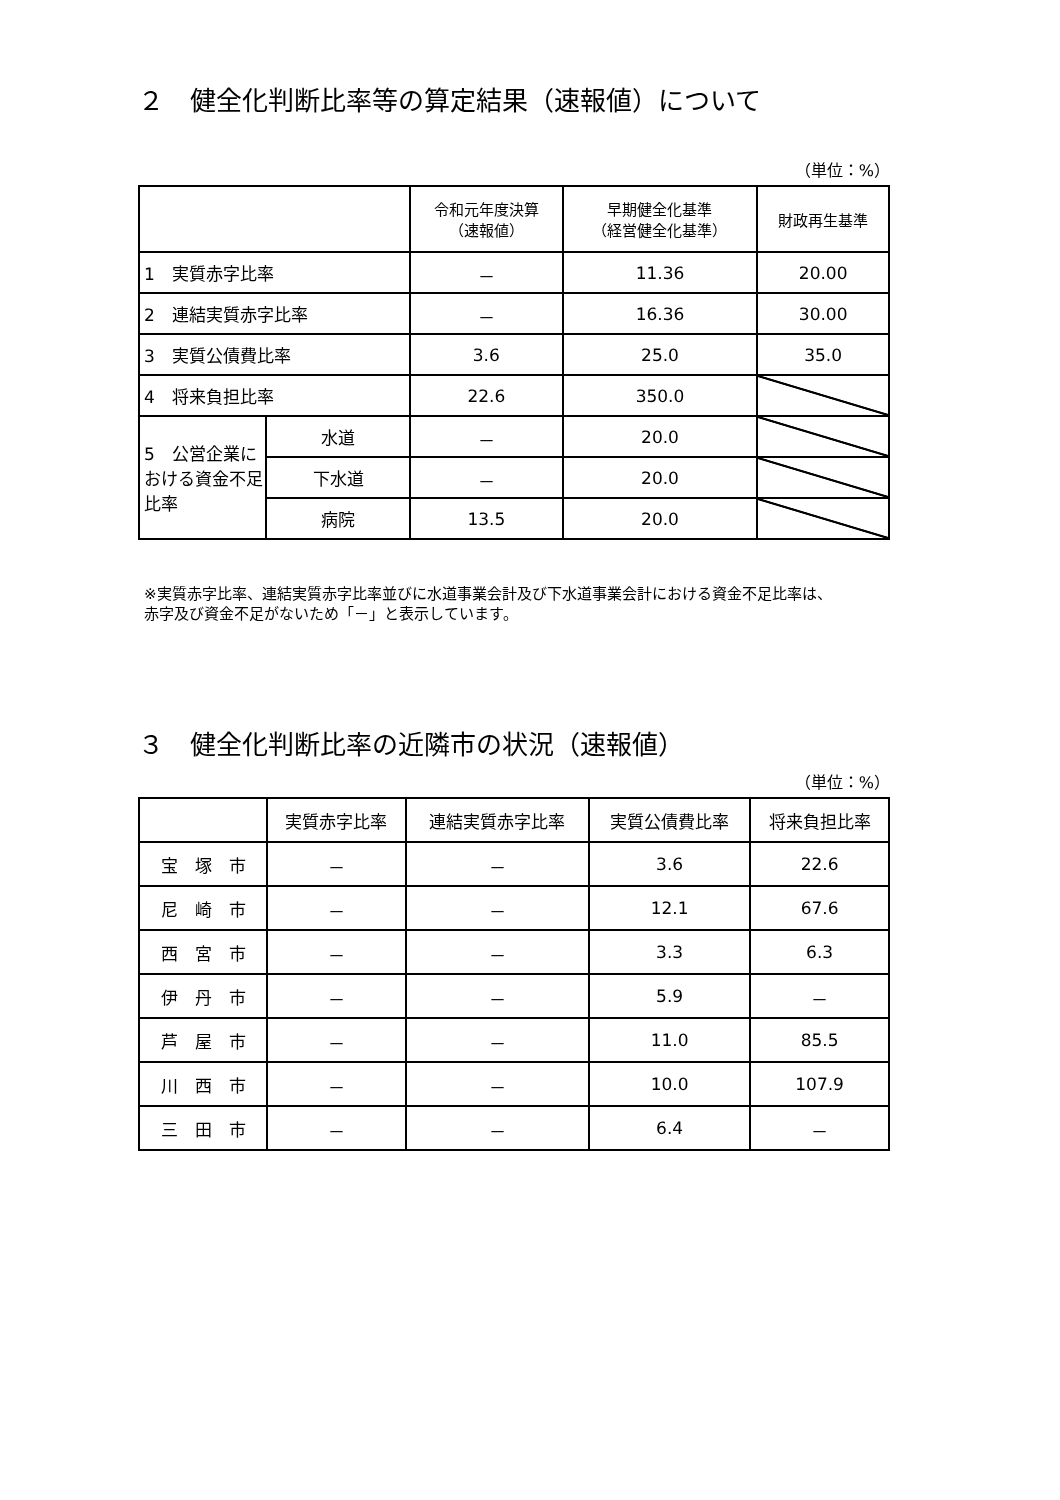２　健全化判断比率等の算定結果（速報値）について
（単位：%）
| | | 令和元年度決算 （速報値） | 早期健全化基準 （経営健全化基準） | 財政再生基準 |
| --- | --- | --- | --- | --- |
| 1 実質赤字比率 | | － | 11.36 | 20.00 |
| 2 連結実質赤字比率 | | － | 16.36 | 30.00 |
| 3 実質公債費比率 | | 3.6 | 25.0 | 35.0 |
| 4 将来負担比率 | | 22.6 | 350.0 | |
| 5 公営企業における資金不足比率 | 水道 | － | 20.0 | |
| | 下水道 | － | 20.0 | |
| | 病院 | 13.5 | 20.0 | |
※実質赤字比率、連結実質赤字比率並びに水道事業会計及び下水道事業会計における資金不足比率は、
赤字及び資金不足がないため「－」と表示しています。
３　健全化判断比率の近隣市の状況（速報値）
（単位：%）
| | 実質赤字比率 | 連結実質赤字比率 | 実質公債費比率 | 将来負担比率 |
| --- | --- | --- | --- | --- |
| 宝 塚 市 | － | － | 3.6 | 22.6 |
| 尼 崎 市 | － | － | 12.1 | 67.6 |
| 西 宮 市 | － | － | 3.3 | 6.3 |
| 伊 丹 市 | － | － | 5.9 | － |
| 芦 屋 市 | － | － | 11.0 | 85.5 |
| 川 西 市 | － | － | 10.0 | 107.9 |
| 三 田 市 | － | － | 6.4 | － |